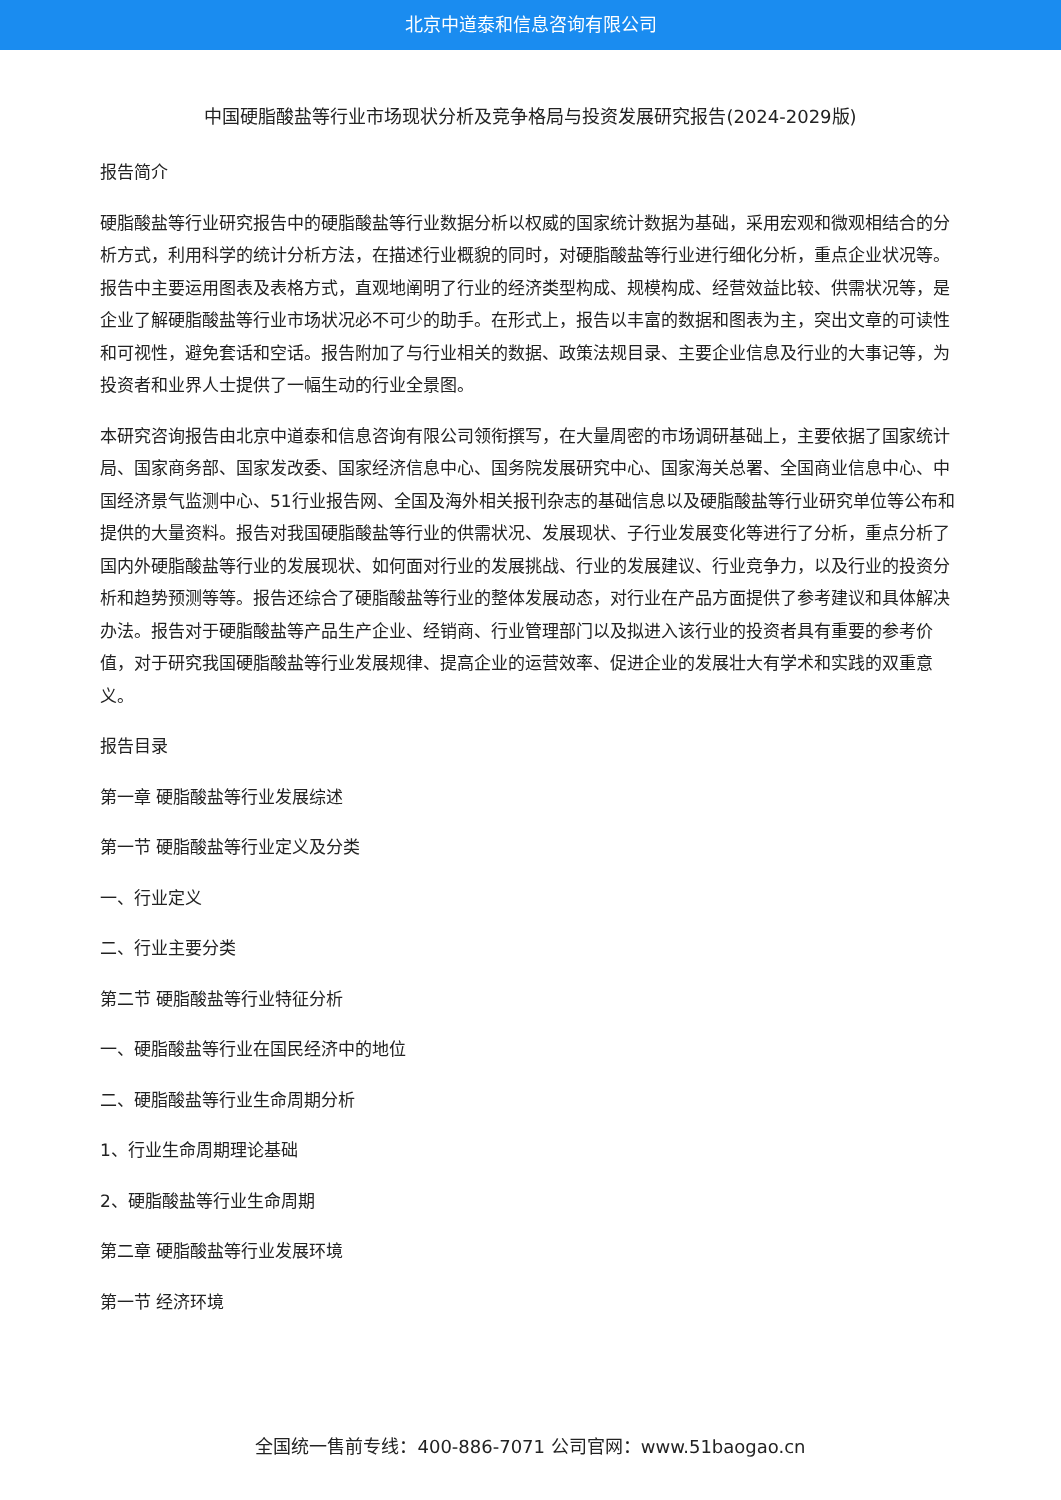北京中道泰和信息咨询有限公司
中国硬脂酸盐等行业市场现状分析及竞争格局与投资发展研究报告(2024-2029版)
报告简介
硬脂酸盐等行业研究报告中的硬脂酸盐等行业数据分析以权威的国家统计数据为基础，采用宏观和微观相结合的分析方式，利用科学的统计分析方法，在描述行业概貌的同时，对硬脂酸盐等行业进行细化分析，重点企业状况等。报告中主要运用图表及表格方式，直观地阐明了行业的经济类型构成、规模构成、经营效益比较、供需状况等，是企业了解硬脂酸盐等行业市场状况必不可少的助手。在形式上，报告以丰富的数据和图表为主，突出文章的可读性和可视性，避免套话和空话。报告附加了与行业相关的数据、政策法规目录、主要企业信息及行业的大事记等，为投资者和业界人士提供了一幅生动的行业全景图。
本研究咨询报告由北京中道泰和信息咨询有限公司领衔撰写，在大量周密的市场调研基础上，主要依据了国家统计局、国家商务部、国家发改委、国家经济信息中心、国务院发展研究中心、国家海关总署、全国商业信息中心、中国经济景气监测中心、51行业报告网、全国及海外相关报刊杂志的基础信息以及硬脂酸盐等行业研究单位等公布和提供的大量资料。报告对我国硬脂酸盐等行业的供需状况、发展现状、子行业发展变化等进行了分析，重点分析了国内外硬脂酸盐等行业的发展现状、如何面对行业的发展挑战、行业的发展建议、行业竞争力，以及行业的投资分析和趋势预测等等。报告还综合了硬脂酸盐等行业的整体发展动态，对行业在产品方面提供了参考建议和具体解决办法。报告对于硬脂酸盐等产品生产企业、经销商、行业管理部门以及拟进入该行业的投资者具有重要的参考价值，对于研究我国硬脂酸盐等行业发展规律、提高企业的运营效率、促进企业的发展壮大有学术和实践的双重意义。
报告目录
第一章 硬脂酸盐等行业发展综述
第一节 硬脂酸盐等行业定义及分类
一、行业定义
二、行业主要分类
第二节 硬脂酸盐等行业特征分析
一、硬脂酸盐等行业在国民经济中的地位
二、硬脂酸盐等行业生命周期分析
1、行业生命周期理论基础
2、硬脂酸盐等行业生命周期
第二章 硬脂酸盐等行业发展环境
第一节 经济环境
全国统一售前专线：400-886-7071 公司官网：www.51baogao.cn